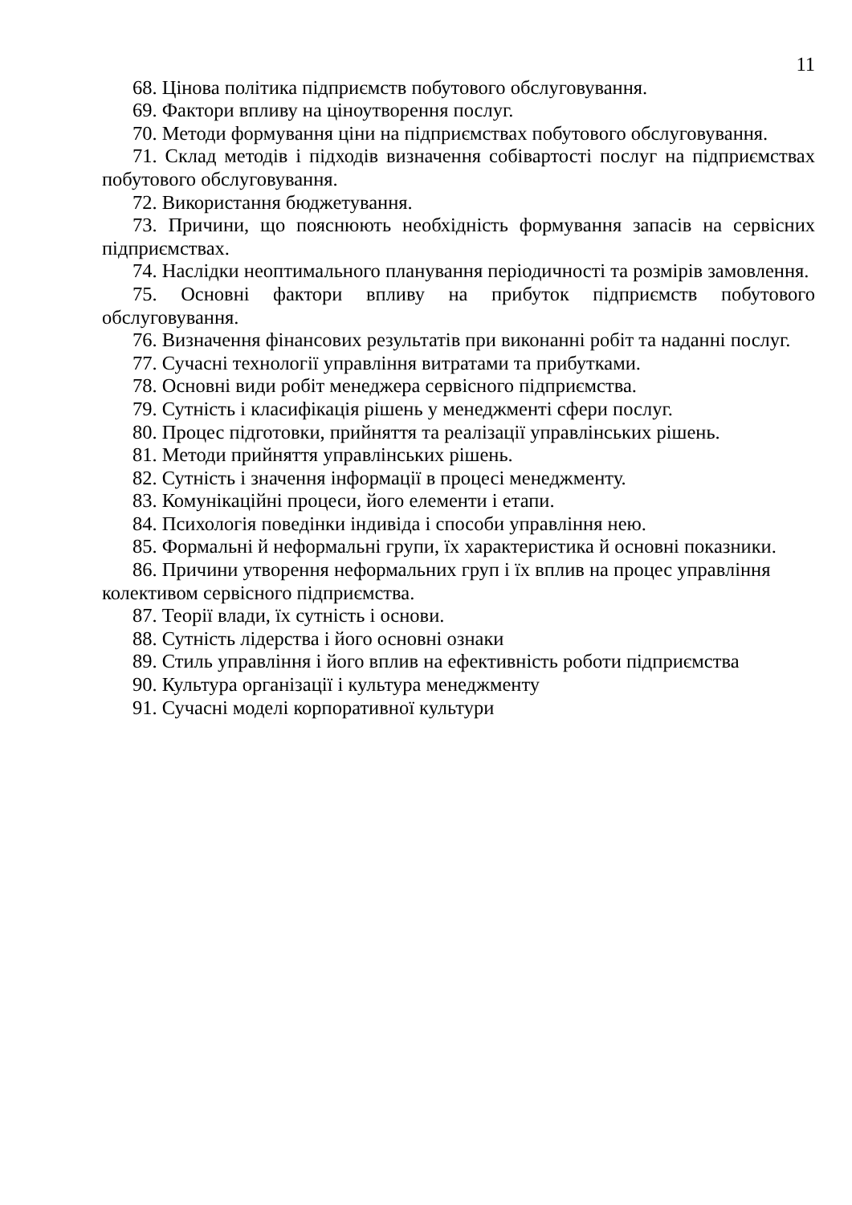11
68. Цінова політика підприємств побутового обслуговування.
69. Фактори впливу на ціноутворення послуг.
70. Методи формування ціни на підприємствах побутового обслуговування.
71. Склад методів і підходів визначення собівартості послуг на підприємствах побутового обслуговування.
72. Використання бюджетування.
73. Причини, що пояснюють необхідність формування запасів на сервісних підприємствах.
74. Наслідки неоптимального планування періодичності та розмірів замовлення.
75. Основні фактори впливу на прибуток підприємств побутового обслуговування.
76. Визначення фінансових результатів при виконанні робіт та наданні послуг.
77. Сучасні технології управління витратами та прибутками.
78. Основні види робіт менеджера сервісного підприємства.
79. Сутність і класифікація рішень у менеджменті сфери послуг.
80. Процес підготовки, прийняття та реалізації управлінських рішень.
81. Методи прийняття управлінських рішень.
82. Сутність і значення інформації в процесі менеджменту.
83. Комунікаційні процеси, його елементи і етапи.
84. Психологія поведінки індивіда і способи управління нею.
85. Формальні й неформальні групи, їх характеристика й основні показники.
86. Причини утворення неформальних груп і їх вплив на процес управління колективом сервісного підприємства.
87. Теорії влади, їх сутність і основи.
88. Сутність лідерства і його основні ознаки
89. Стиль управління і його вплив на ефективність роботи підприємства
90. Культура організації і культура менеджменту
91. Сучасні моделі корпоративної культури